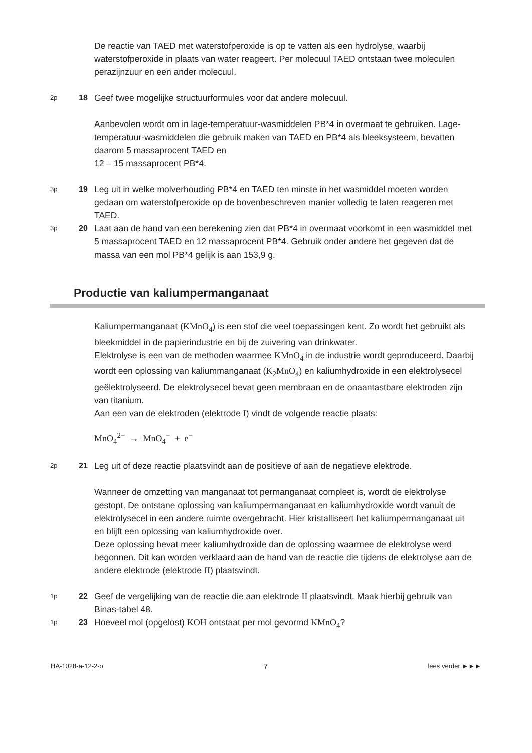De reactie van TAED met waterstofperoxide is op te vatten als een hydrolyse, waarbij waterstofperoxide in plaats van water reageert. Per molecuul TAED ontstaan twee moleculen perazijnzuur en een ander molecuul.
2p
18 Geef twee mogelijke structuurformules voor dat andere molecuul.
Aanbevolen wordt om in lage-temperatuur-wasmiddelen PB*4 in overmaat te gebruiken. Lage-temperatuur-wasmiddelen die gebruik maken van TAED en PB*4 als bleeksysteem, bevatten daarom 5 massaprocent TAED en
12 – 15 massaprocent PB*4.
3p
19 Leg uit in welke molverhouding PB*4 en TAED ten minste in het wasmiddel moeten worden gedaan om waterstofperoxide op de bovenbeschreven manier volledig te laten reageren met TAED.
3p
20 Laat aan de hand van een berekening zien dat PB*4 in overmaat voorkomt in een wasmiddel met 5 massaprocent TAED en 12 massaprocent PB*4. Gebruik onder andere het gegeven dat de massa van een mol PB*4 gelijk is aan 153,9 g.
Productie van kaliumpermanganaat
Kaliumpermanganaat (KMnO<sub>4</sub>) is een stof die veel toepassingen kent. Zo wordt het gebruikt als bleekmiddel in de papierindustrie en bij de zuivering van drinkwater.
Elektrolyse is een van de methoden waarmee KMnO<sub>4</sub> in de industrie wordt geproduceerd. Daarbij wordt een oplossing van kaliummanganaat (K<sub>2</sub>MnO<sub>4</sub>) en kaliumhydroxide in een elektrolysecel geëlektrolyseerd. De elektrolysecel bevat geen membraan en de onaantastbare elektroden zijn van titanium.
Aan een van de elektroden (elektrode I) vindt de volgende reactie plaats:
MnO<sub>4</sub><sup>2−</sup> → MnO<sub>4</sub><sup>−</sup> + e<sup>−</sup>
2p
21 Leg uit of deze reactie plaatsvindt aan de positieve of aan de negatieve elektrode.
Wanneer de omzetting van manganaat tot permanganaat compleet is, wordt de elektrolyse gestopt. De ontstane oplossing van kaliumpermanganaat en kaliumhydroxide wordt vanuit de elektrolysecel in een andere ruimte overgebracht. Hier kristalliseert het kaliumpermanganaat uit en blijft een oplossing van kaliumhydroxide over.
Deze oplossing bevat meer kaliumhydroxide dan de oplossing waarmee de elektrolyse werd begonnen. Dit kan worden verklaard aan de hand van de reactie die tijdens de elektrolyse aan de andere elektrode (elektrode II) plaatsvindt.
1p
22 Geef de vergelijking van de reactie die aan elektrode II plaatsvindt. Maak hierbij gebruik van Binas-tabel 48.
1p
23 Hoeveel mol (opgelost) KOH ontstaat per mol gevormd KMnO<sub>4</sub>?
HA-1028-a-12-2-o 7 lees verder ►►►